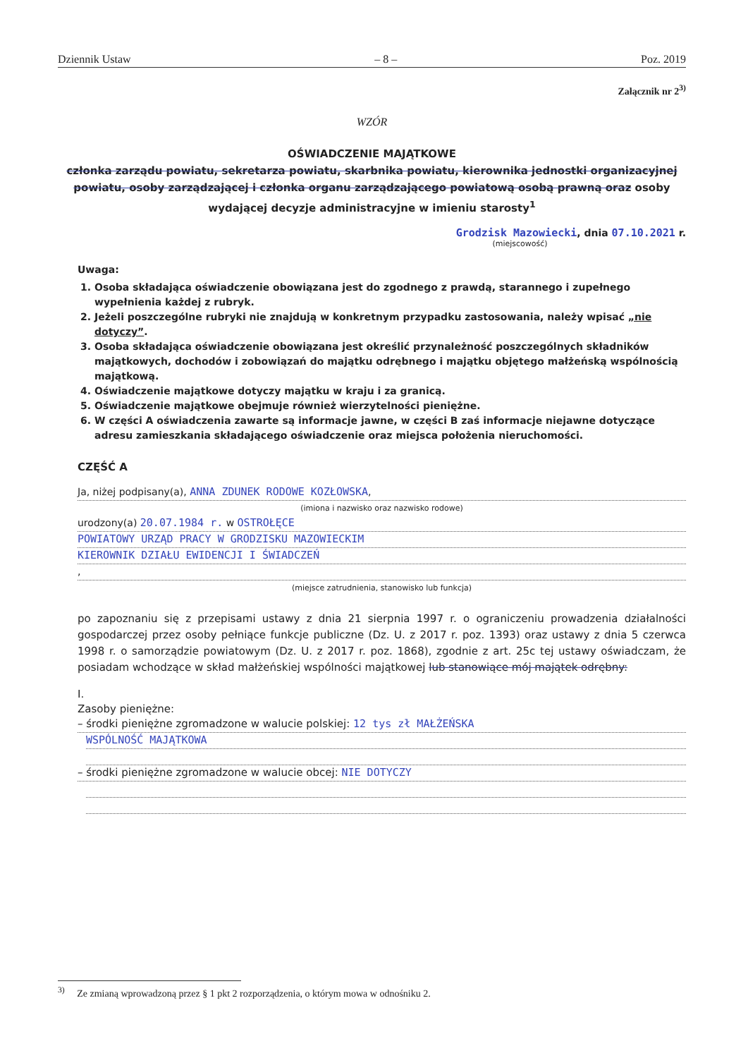Dziennik Ustaw – 8 – Poz. 2019
Załącznik nr 2<sup>3)</sup>
WZÓR
OŚWIADCZENIE MAJĄTKOWE
członka zarządu powiatu, sekretarza powiatu, skarbnika powiatu, kierownika jednostki organizacyjnej powiatu, osoby zarządzającej i członka organu zarządzającego powiatową osobą prawną oraz osoby wydającej decyzje administracyjne w imieniu starosty<sup>1</sup>
Grodzisk Mazowiecki, dnia 07.10.2021 r.
(miejscowość)
Uwaga:
1. Osoba składająca oświadczenie obowiązana jest do zgodnego z prawdą, starannego i zupełnego wypełnienia każdej z rubryk.
2. Jeżeli poszczególne rubryki nie znajdują w konkretnym przypadku zastosowania, należy wpisać „nie dotyczy”.
3. Osoba składająca oświadczenie obowiązana jest określić przynależność poszczególnych składników majątkowych, dochodów i zobowiązań do majątku odrębnego i majątku objętego małżeńską wspólnością majątkową.
4. Oświadczenie majątkowe dotyczy majątku w kraju i za granicą.
5. Oświadczenie majątkowe obejmuje również wierzytelności pieniężne.
6. W części A oświadczenia zawarte są informacje jawne, w części B zaś informacje niejawne dotyczące adresu zamieszkania składającego oświadczenie oraz miejsca położenia nieruchomości.
CZĘŚĆ A
Ja, niżej podpisany(a), ANNA ZDUNEK RODOWE KOZŁOWSKA,
(imiona i nazwisko oraz nazwisko rodowe)
urodzony(a) 20.07.1984 r. w OSTROŁĘCE
POWIATOWY URZĄD PRACY W GRODZISKU MAZOWIECKIM
KIEROWNIK DZIAŁU EWIDENCJI I ŚWIADCZEŃ
,
(miejsce zatrudnienia, stanowisko lub funkcja)
po zapoznaniu się z przepisami ustawy z dnia 21 sierpnia 1997 r. o ograniczeniu prowadzenia działalności gospodarczej przez osoby pełniące funkcje publiczne (Dz. U. z 2017 r. poz. 1393) oraz ustawy z dnia 5 czerwca 1998 r. o samorządzie powiatowym (Dz. U. z 2017 r. poz. 1868), zgodnie z art. 25c tej ustawy oświadczam, że posiadam wchodzące w skład małżeńskiej wspólności majątkowej lub stanowiące mój majątek odrębny:
I.
Zasoby pieniężne:
– środki pieniężne zgromadzone w walucie polskiej: 12 tys zł MAŁŻEŃSKA
WSPÓLNOŚĆ MAJĄTKOWA
– środki pieniężne zgromadzone w walucie obcej: NIE DOTYCZY
<sup>3)</sup> Ze zmianą wprowadzoną przez § 1 pkt 2 rozporządzenia, o którym mowa w odnośniku 2.